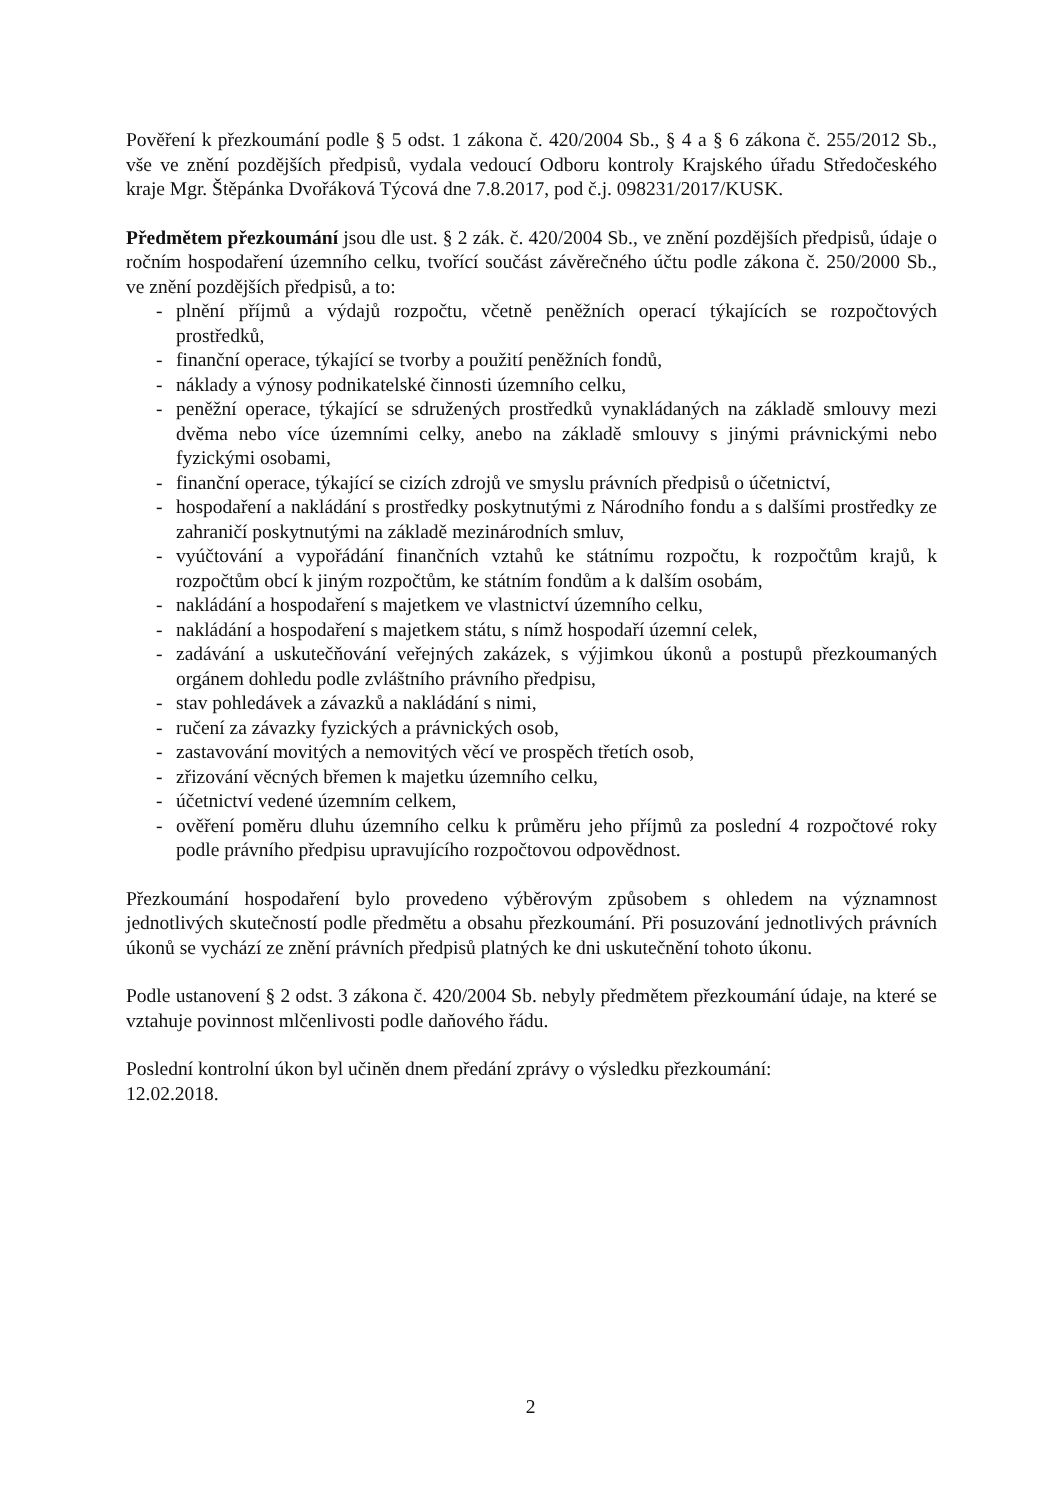Pověření k přezkoumání podle § 5 odst. 1 zákona č. 420/2004 Sb., § 4 a § 6 zákona č. 255/2012 Sb., vše ve znění pozdějších předpisů, vydala vedoucí Odboru kontroly Krajského úřadu Středočeského kraje Mgr. Štěpánka Dvořáková Týcová dne 7.8.2017, pod č.j. 098231/2017/KUSK.
Předmětem přezkoumání jsou dle ust. § 2 zák. č. 420/2004 Sb., ve znění pozdějších předpisů, údaje o ročním hospodaření územního celku, tvořící součást závěrečného účtu podle zákona č. 250/2000 Sb., ve znění pozdějších předpisů, a to:
- plnění příjmů a výdajů rozpočtu, včetně peněžních operací týkajících se rozpočtových prostředků,
- finanční operace, týkající se tvorby a použití peněžních fondů,
- náklady a výnosy podnikatelské činnosti územního celku,
- peněžní operace, týkající se sdružených prostředků vynakládaných na základě smlouvy mezi dvěma nebo více územními celky, anebo na základě smlouvy s jinými právnickými nebo fyzickými osobami,
- finanční operace, týkající se cizích zdrojů ve smyslu právních předpisů o účetnictví,
- hospodaření a nakládání s prostředky poskytnutými z Národního fondu a s dalšími prostředky ze zahraničí poskytnutými na základě mezinárodních smluv,
- vyúčtování a vypořádání finančních vztahů ke státnímu rozpočtu, k rozpočtům krajů, k rozpočtům obcí k jiným rozpočtům, ke státním fondům a k dalším osobám,
- nakládání a hospodaření s majetkem ve vlastnictví územního celku,
- nakládání a hospodaření s majetkem státu, s nímž hospodaří územní celek,
- zadávání a uskutečňování veřejných zakázek, s výjimkou úkonů a postupů přezkoumaných orgánem dohledu podle zvláštního právního předpisu,
- stav pohledávek a závazků a nakládání s nimi,
- ručení za závazky fyzických a právnických osob,
- zastavování movitých a nemovitých věcí ve prospěch třetích osob,
- zřizování věcných břemen k majetku územního celku,
- účetnictví vedené územním celkem,
- ověření poměru dluhu územního celku k průměru jeho příjmů za poslední 4 rozpočtové roky podle právního předpisu upravujícího rozpočtovou odpovědnost.
Přezkoumání hospodaření bylo provedeno výběrovým způsobem s ohledem na významnost jednotlivých skutečností podle předmětu a obsahu přezkoumání. Při posuzování jednotlivých právních úkonů se vychází ze znění právních předpisů platných ke dni uskutečnění tohoto úkonu.
Podle ustanovení § 2 odst. 3 zákona č. 420/2004 Sb. nebyly předmětem přezkoumání údaje, na které se vztahuje povinnost mlčenlivosti podle daňového řádu.
Poslední kontrolní úkon byl učiněn dnem předání zprávy o výsledku přezkoumání:
12.02.2018.
2